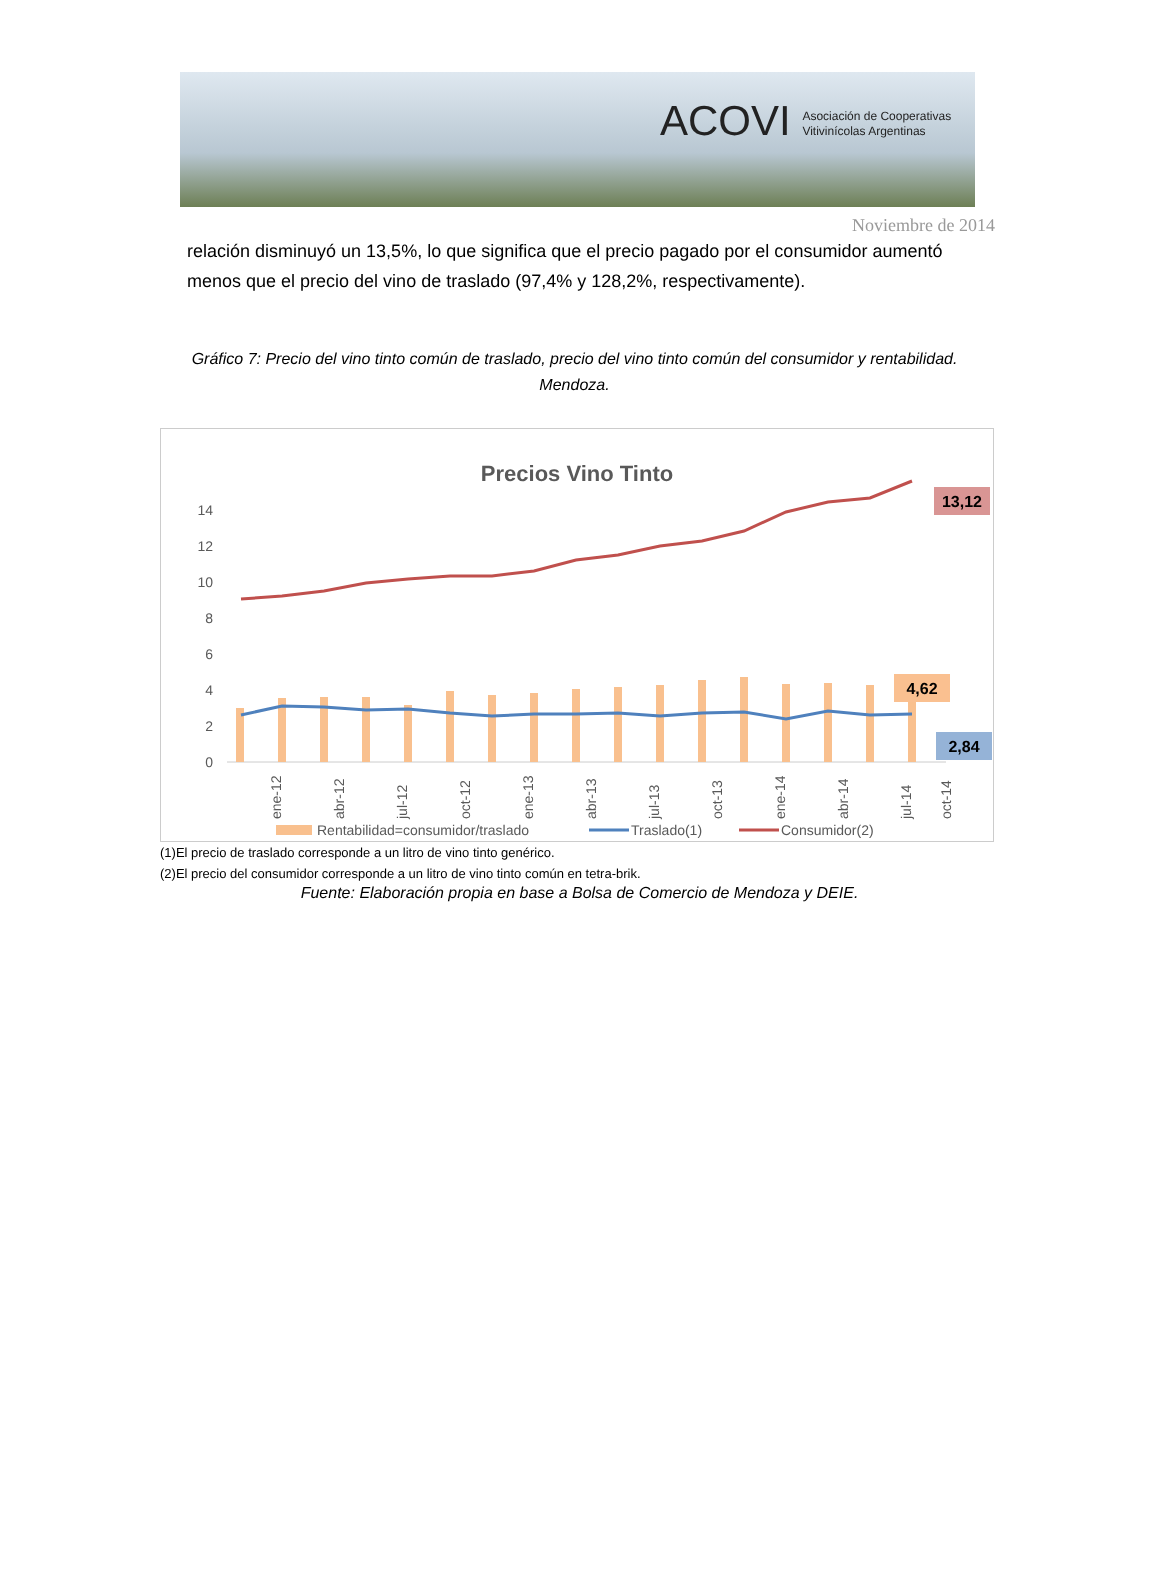ACOVI Asociación de Cooperativas
Vitivinícolas Argentinas
Noviembre de 2014
relación disminuyó un 13,5%, lo que significa que el precio pagado por el consumidor aumentó menos que el precio del vino de traslado (97,4% y 128,2%, respectivamente).
Gráfico 7: Precio del vino tinto común de traslado, precio del vino tinto común del consumidor y rentabilidad. Mendoza.
Precios Vino Tinto
14
12
10
8
6
4
2
0
13,12
4,62
2,84
ene-12
abr-12
jul-12
oct-12
ene-13
abr-13
jul-13
oct-13
ene-14
abr-14
jul-14
oct-14
Rentabilidad=consumidor/traslado
Traslado(1)
Consumidor(2)
(1)El precio de traslado corresponde a un litro de vino tinto genérico.
(2)El precio del consumidor corresponde a un litro de vino tinto común en tetra-brik.
Fuente: Elaboración propia en base a Bolsa de Comercio de Mendoza y DEIE.